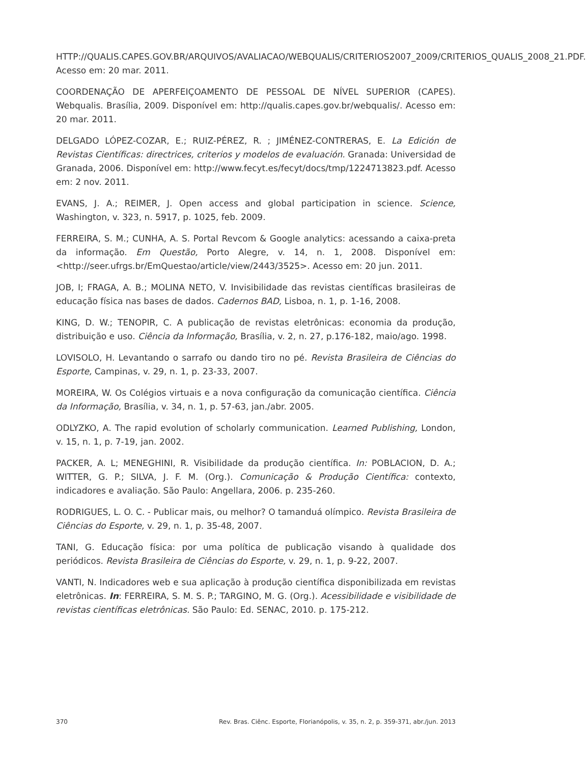HTTP://QUALIS.CAPES.GOV.BR/ARQUIVOS/AVALIACAO/WEBQUALIS/CRITERIOS2007_2009/CRITERIOS_QUALIS_2008_21.PDF. Acesso em: 20 mar. 2011.
COORDENAÇÃO DE APERFEIÇOAMENTO DE PESSOAL DE NÍVEL SUPERIOR (CAPES). Webqualis. Brasília, 2009. Disponível em: http://qualis.capes.gov.br/webqualis/. Acesso em: 20 mar. 2011.
DELGADO LÓPEZ-COZAR, E.; RUIZ-PÉREZ, R. ; JIMÉNEZ-CONTRERAS, E. La Edición de Revistas Científicas: directrices, criterios y modelos de evaluación. Granada: Universidad de Granada, 2006. Disponível em: http://www.fecyt.es/fecyt/docs/tmp/1224713823.pdf. Acesso em: 2 nov. 2011.
EVANS, J. A.; REIMER, J. Open access and global participation in science. Science, Washington, v. 323, n. 5917, p. 1025, feb. 2009.
FERREIRA, S. M.; CUNHA, A. S. Portal Revcom & Google analytics: acessando a caixa-preta da informação. Em Questão, Porto Alegre, v. 14, n. 1, 2008. Disponível em: <http://seer.ufrgs.br/EmQuestao/article/view/2443/3525>. Acesso em: 20 jun. 2011.
JOB, I; FRAGA, A. B.; MOLINA NETO, V. Invisibilidade das revistas científicas brasileiras de educação física nas bases de dados. Cadernos BAD, Lisboa, n. 1, p. 1-16, 2008.
KING, D. W.; TENOPIR, C. A publicação de revistas eletrônicas: economia da produção, distribuição e uso. Ciência da Informação, Brasília, v. 2, n. 27, p.176-182, maio/ago. 1998.
LOVISOLO, H. Levantando o sarrafo ou dando tiro no pé. Revista Brasileira de Ciências do Esporte, Campinas, v. 29, n. 1, p. 23-33, 2007.
MOREIRA, W. Os Colégios virtuais e a nova configuração da comunicação científica. Ciência da Informação, Brasília, v. 34, n. 1, p. 57-63, jan./abr. 2005.
ODLYZKO, A. The rapid evolution of scholarly communication. Learned Publishing, London, v. 15, n. 1, p. 7-19, jan. 2002.
PACKER, A. L; MENEGHINI, R. Visibilidade da produção científica. In: POBLACION, D. A.; WITTER, G. P.; SILVA, J. F. M. (Org.). Comunicação & Produção Científica: contexto, indicadores e avaliação. São Paulo: Angellara, 2006. p. 235-260.
RODRIGUES, L. O. C. - Publicar mais, ou melhor? O tamanduá olímpico. Revista Brasileira de Ciências do Esporte, v. 29, n. 1, p. 35-48, 2007.
TANI, G. Educação física: por uma política de publicação visando à qualidade dos periódicos. Revista Brasileira de Ciências do Esporte, v. 29, n. 1, p. 9-22, 2007.
VANTI, N. Indicadores web e sua aplicação à produção científica disponibilizada em revistas eletrônicas. In: FERREIRA, S. M. S. P.; TARGINO, M. G. (Org.). Acessibilidade e visibilidade de revistas científicas eletrônicas. São Paulo: Ed. SENAC, 2010. p. 175-212.
370 Rev. Bras. Ciênc. Esporte, Florianópolis, v. 35, n. 2, p. 359-371, abr./jun. 2013